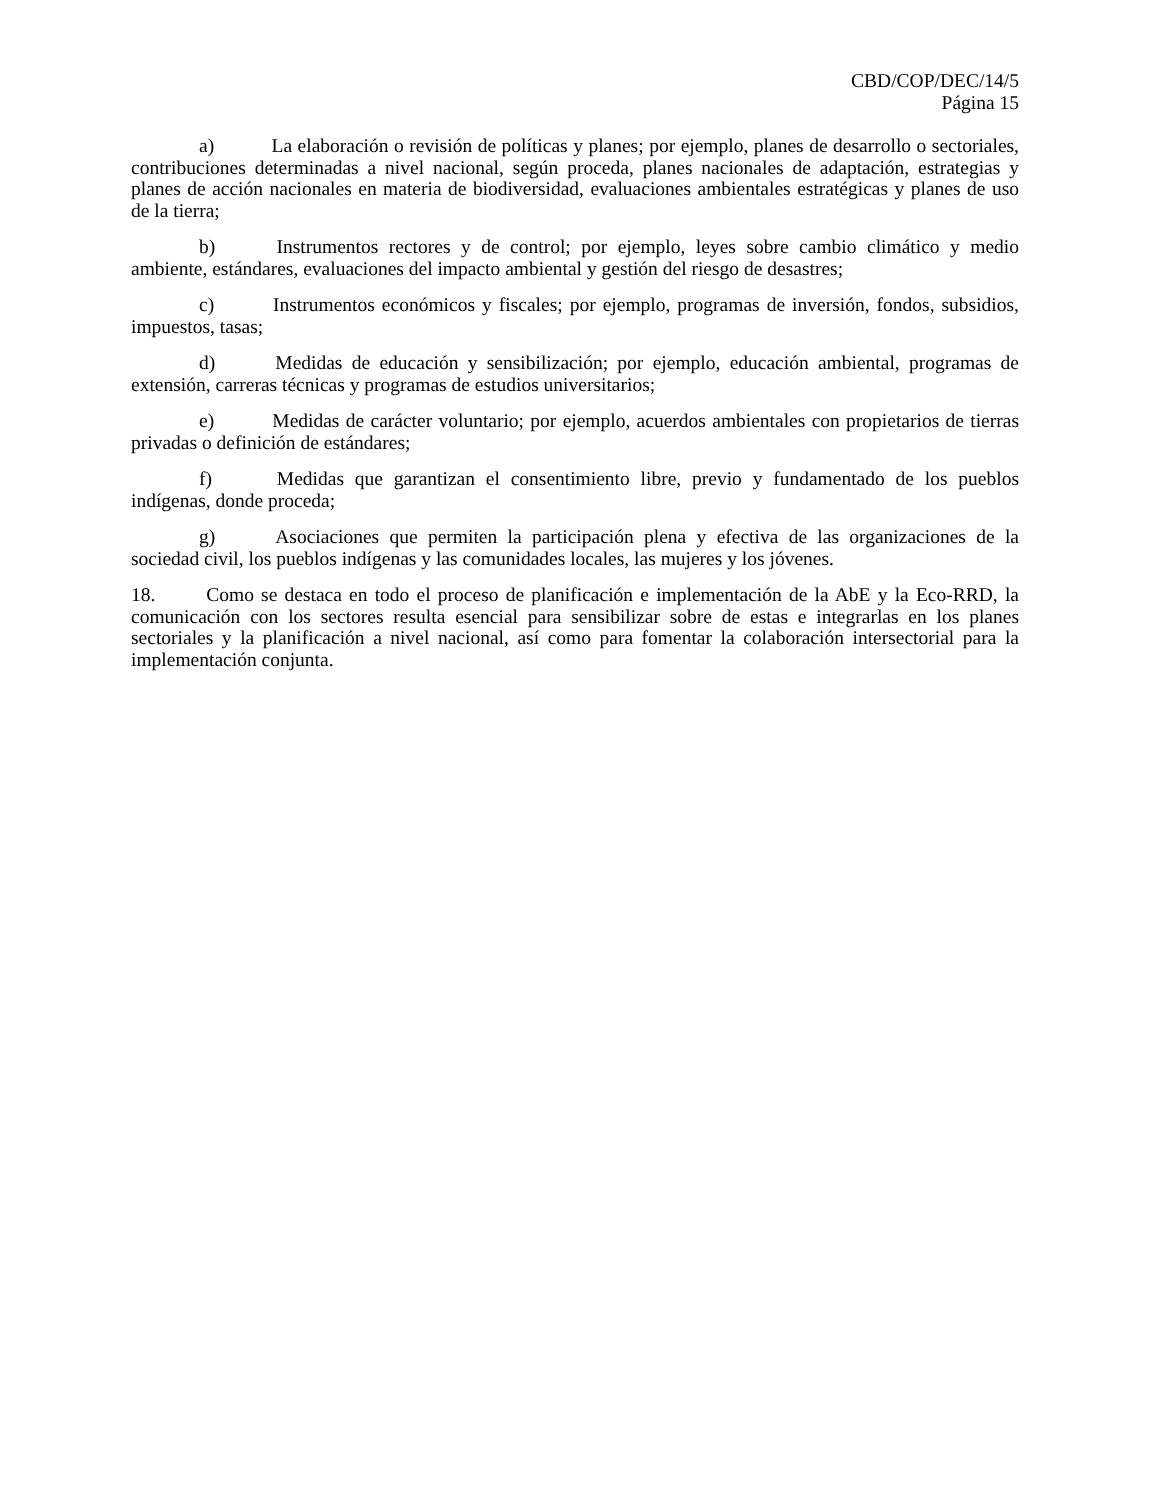CBD/COP/DEC/14/5
Página 15
a) La elaboración o revisión de políticas y planes; por ejemplo, planes de desarrollo o sectoriales, contribuciones determinadas a nivel nacional, según proceda, planes nacionales de adaptación, estrategias y planes de acción nacionales en materia de biodiversidad, evaluaciones ambientales estratégicas y planes de uso de la tierra;
b) Instrumentos rectores y de control; por ejemplo, leyes sobre cambio climático y medio ambiente, estándares, evaluaciones del impacto ambiental y gestión del riesgo de desastres;
c) Instrumentos económicos y fiscales; por ejemplo, programas de inversión, fondos, subsidios, impuestos, tasas;
d) Medidas de educación y sensibilización; por ejemplo, educación ambiental, programas de extensión, carreras técnicas y programas de estudios universitarios;
e) Medidas de carácter voluntario; por ejemplo, acuerdos ambientales con propietarios de tierras privadas o definición de estándares;
f) Medidas que garantizan el consentimiento libre, previo y fundamentado de los pueblos indígenas, donde proceda;
g) Asociaciones que permiten la participación plena y efectiva de las organizaciones de la sociedad civil, los pueblos indígenas y las comunidades locales, las mujeres y los jóvenes.
18. Como se destaca en todo el proceso de planificación e implementación de la AbE y la Eco-RRD, la comunicación con los sectores resulta esencial para sensibilizar sobre de estas e integrarlas en los planes sectoriales y la planificación a nivel nacional, así como para fomentar la colaboración intersectorial para la implementación conjunta.